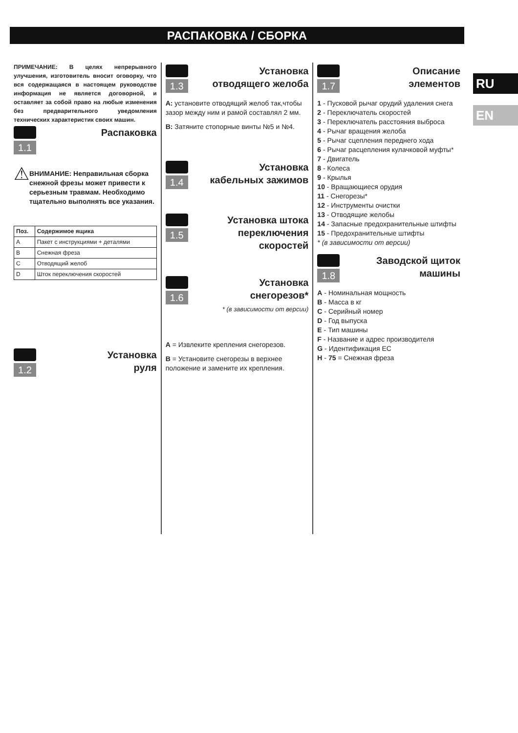РАСПАКОВКА / СБОРКА
RU
EN
ПРИМЕЧАНИЕ: В целях непрерывного улучшения, изготовитель вносит оговорку, что вся содержащаяся в настоящем руководстве информация не является договорной, и оставляет за собой право на любые изменения без предварительного уведомления технических характеристик своих машин.
1.1
Распаковка
⚠
ВНИМАНИЕ: Неправильная сборка снежной фрезы может привести к серьезным травмам. Необходимо тщательно выполнять все указания.
| Поз. | Содержимое ящика |
| --- | --- |
| A | Пакет с инструкциями + деталями |
| B | Снежная фреза |
| C | Отводящий желоб |
| D | Шток переключения скоростей |
1.2
Установка
руля
1.3
Установка
отводящего желоба
A: установите отводящий желоб так,чтобы зазор между ним и рамой составлял 2 мм.
B: Затяните стопорные винты №5 и №4.
1.4
Установка
кабельных зажимов
1.5
Установка штока
переключения
скоростей
1.6
Установка
снегорезов*
* (в зависимости от версии)
A = Извлеките крепления снегорезов.
B = Установите снегорезы в верхнее положение и замените их крепления.
1.7
Описание
элементов
1 - Пусковой рычаг орудий удаления снега
2 - Переключатель скоростей
3 - Переключатель расстояния выброса
4 - Рычаг вращения желоба
5 - Рычаг сцепления переднего хода
6 - Рычаг расцепления кулачковой муфты*
7 - Двигатель
8 - Колеса
9 - Крылья
10 - Вращающиеся орудия
11 - Снегорезы*
12 - Инструменты очистки
13 - Отводящие желобы
14 - Запасные предохранительные штифты
15 - Предохранительные штифты
* (в зависимости от версии)
1.8
Заводской щиток
машины
A - Номинальная мощность
B - Масса в кг
C - Серийный номер
D - Год выпуска
E - Тип машины
F - Название и адрес производителя
G - Идентификация ЕС
H - 75 = Снежная фреза